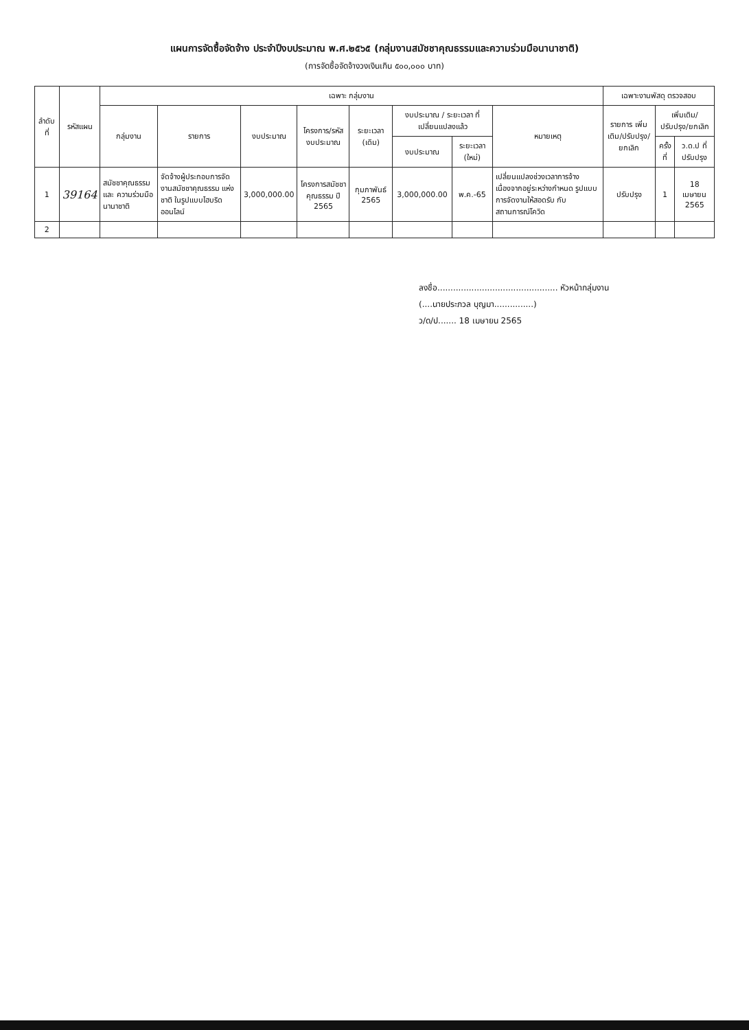แผนการจัดซื้อจัดจ้าง ประจำปีงบประมาณ พ.ศ.๒๕๖๕ (กลุ่มงานสมัชชาคุณธรรมและความร่วมมือนานาชาติ)
(การจัดซื้อจัดจ้างวงเงินเกิน ๕๐๐,๐๐๐ บาท)
| ลำดับ ที่ | รหัสแผน | เฉพาะ กลุ่มงาน | | | | | | | | เฉพาะงานพัสดุ ตรวจสอบ | | |
| --- | --- | --- | --- | --- | --- | --- | --- | --- | --- | --- | --- | --- |
| | | กลุ่มงาน | รายการ | งบประมาณ | โครงการ/รหัสงบประมาณ | ระยะเวลา (เดิม) | งบประมาณ / ระยะเวลา ที่เปลี่ยนแปลงแล้ว | | หมายเหตุ | รายการ เพิ่มเติม/ปรับปรุง/ ยกเลิก | เพิ่มเติม/ปรับปรุง/ยกเลิก | |
| | | | | | | | งบประมาณ | ระยะเวลา (ใหม่) | | | ครั้งที่ | ว.ด.ป ที่ปรับปรุง |
| 1 | 39164 | สมัชชาคุณธรรมและ ความร่วมมือนานาชาติ | จัดจ้างผู้ประกอบการจัดงานสมัชชาคุณธรรม แห่งชาติ ในรูปแบบไฮบริดออนไลน์ | 3,000,000.00 | โครงการสมัชชาคุณธรรม ปี 2565 | กุมภาพันธ์ 2565 | 3,000,000.00 | พ.ค.-65 | เปลี่ยนแปลงช่วงเวลาการจ้าง เนื่องจากอยู่ระหว่างกำหนด รูปแบบการจัดงานให้สอดรับ กับสถานการณ์โควิด | ปรับปรุง | 1 | 18 เมษายน 2565 |
| 2 | | | | | | | | | | | | |
ลงชื่อ.............................................. หัวหน้ากลุ่มงาน
(....นายประภวล บุญมา...............)
ว/ด/ป....... 18 เมษายน 2565